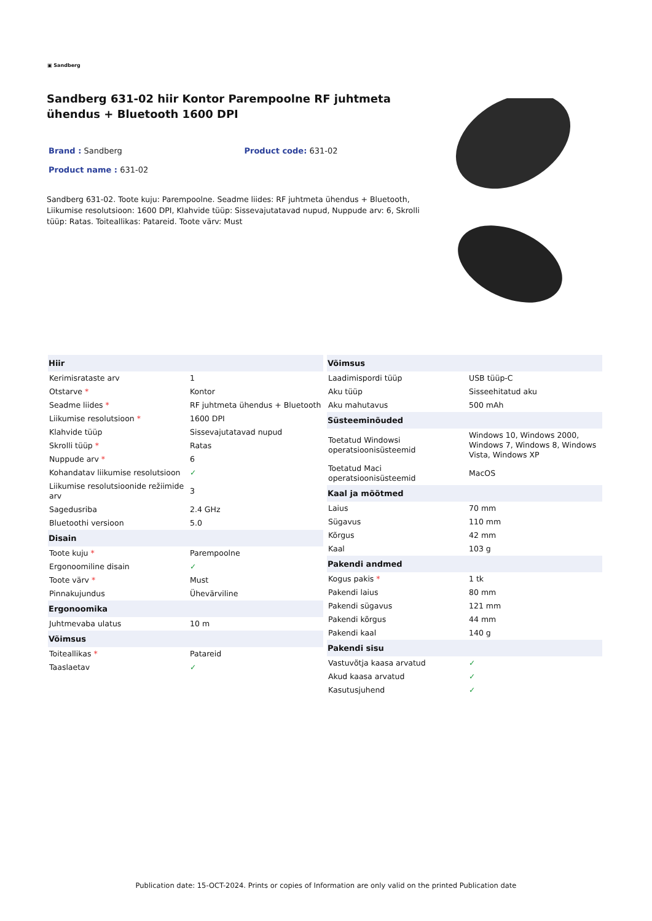▣ Sandberg
Sandberg 631-02 hiir Kontor Parempoolne RF juhtmeta ühendus + Bluetooth 1600 DPI
Brand : Sandberg Product code: 631-02
Product name : 631-02
Sandberg 631-02. Toote kuju: Parempoolne. Seadme liides: RF juhtmeta ühendus + Bluetooth, Liikumise resolutsioon: 1600 DPI, Klahvide tüüp: Sissevajutatavad nupud, Nuppude arv: 6, Skrolli tüüp: Ratas. Toiteallikas: Patareid. Toote värv: Must
| Hiir | |
| --- | --- |
| Kerimisrataste arv | 1 |
| Otstarve * | Kontor |
| Seadme liides * | RF juhtmeta ühendus + Bluetooth |
| Liikumise resolutsioon * | 1600 DPI |
| Klahvide tüüp | Sissevajutatavad nupud |
| Skrolli tüüp * | Ratas |
| Nuppude arv * | 6 |
| Kohandatav liikumise resolutsioon | ✓ |
| Liikumise resolutsioonide režiimide arv | 3 |
| Sagedusriba | 2.4 GHz |
| Bluetoothi versioon | 5.0 |
| Disain | |
| Toote kuju * | Parempoolne |
| Ergonoomiline disain | ✓ |
| Toote värv * | Must |
| Pinnakujundus | Ühevärviline |
| Ergonoomika | |
| Juhtmevaba ulatus | 10 m |
| Võimsus | |
| Toiteallikas * | Patareid |
| Taaslaetav | ✓ |
| Võimsus | |
| --- | --- |
| Laadimispordi tüüp | USB tüüp-C |
| Aku tüüp | Sisseehitatud aku |
| Aku mahutavus | 500 mAh |
| Süsteeminõuded | |
| Toetatud Windowsi operatsioonisüsteemid | Windows 10, Windows 2000, Windows 7, Windows 8, Windows Vista, Windows XP |
| Toetatud Maci operatsioonisüsteemid | MacOS |
| Kaal ja mõõtmed | |
| Laius | 70 mm |
| Sügavus | 110 mm |
| Kõrgus | 42 mm |
| Kaal | 103 g |
| Pakendi andmed | |
| Kogus pakis * | 1 tk |
| Pakendi laius | 80 mm |
| Pakendi sügavus | 121 mm |
| Pakendi kõrgus | 44 mm |
| Pakendi kaal | 140 g |
| Pakendi sisu | |
| Vastuvõtja kaasa arvatud | ✓ |
| Akud kaasa arvatud | ✓ |
| Kasutusjuhend | ✓ |
Publication date: 15-OCT-2024. Prints or copies of Information are only valid on the printed Publication date